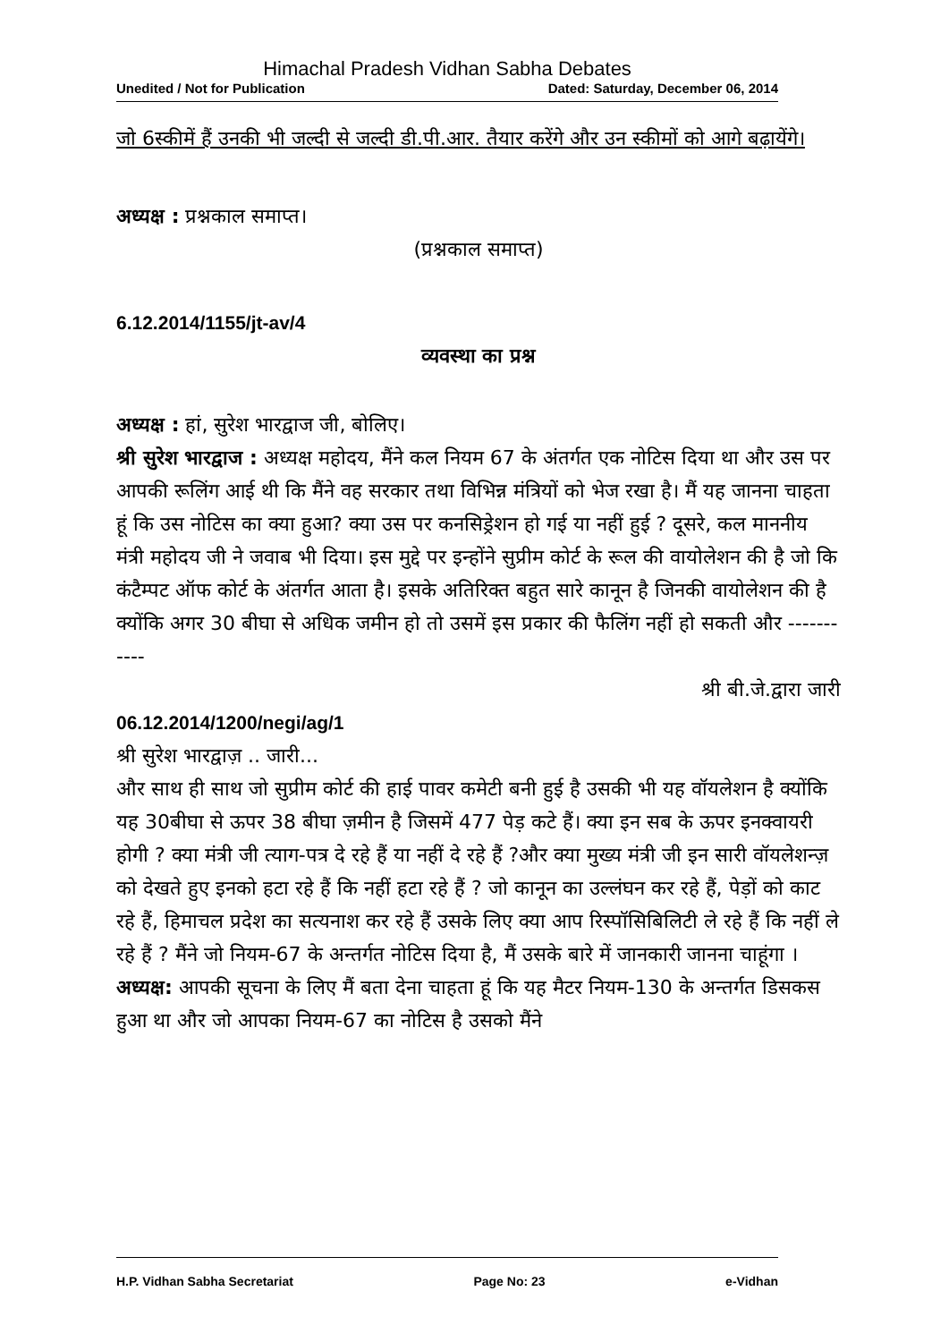Himachal Pradesh Vidhan Sabha Debates
Unedited / Not for Publication Dated: Saturday, December 06, 2014
जो 6स्कीमें हैं उनकी भी जल्दी से जल्दी डी.पी.आर. तैयार करेंगे और उन स्कीमों को आगे बढ़ायेंगे।
अध्यक्ष : प्रश्नकाल समाप्त।
(प्रश्नकाल समाप्त)
6.12.2014/1155/jt-av/4
व्यवस्था का प्रश्न
अध्यक्ष : हां, सुरेश भारद्वाज जी, बोलिए।
श्री सुरेश भारद्वाज : अध्यक्ष महोदय, मैंने कल नियम 67 के अंतर्गत एक नोटिस दिया था और उस पर आपकी रूलिंग आई थी कि मैंने वह सरकार तथा विभिन्न मंत्रियों को भेज रखा है। मैं यह जानना चाहता हूं कि उस नोटिस का क्या हुआ? क्या उस पर कनसिड्रेशन हो गई या नहीं हुई ? दूसरे, कल माननीय मंत्री महोदय जी ने जवाब भी दिया। इस मुद्दे पर इन्होंने सुप्रीम कोर्ट के रूल की वायोलेशन की है जो कि कंटैम्पट ऑफ कोर्ट के अंतर्गत आता है। इसके अतिरिक्त बहुत सारे कानून है जिनकी वायोलेशन की है क्योंकि अगर 30 बीघा से अधिक जमीन हो तो उसमें इस प्रकार की फैलिंग नहीं हो सकती और -----------
श्री बी.जे.द्वारा जारी
06.12.2014/1200/negi/ag/1
श्री सुरेश भारद्वाज़ .. जारी...
और साथ ही साथ जो सुप्रीम कोर्ट की हाई पावर कमेटी बनी हुई है उसकी भी यह वॉयलेशन है क्योंकि यह 30बीघा से ऊपर 38 बीघा ज़मीन है जिसमें 477 पेड़ कटे हैं। क्या इन सब के ऊपर इनक्वायरी होगी ? क्या मंत्री जी त्याग-पत्र दे रहे हैं या नहीं दे रहे हैं ?और क्या मुख्य मंत्री जी इन सारी वॉयलेशन्ज़ को देखते हुए इनको हटा रहे हैं कि नहीं हटा रहे हैं ? जो कानून का उल्लंघन कर रहे हैं, पेड़ों को काट रहे हैं, हिमाचल प्रदेश का सत्यनाश कर रहे हैं उसके लिए क्या आप रिस्पॉसिबिलिटी ले रहे हैं कि नहीं ले रहे हैं ? मैंने जो नियम-67 के अन्तर्गत नोटिस दिया है, मैं उसके बारे में जानकारी जानना चाहूंगा ।
अध्यक्ष: आपकी सूचना के लिए मैं बता देना चाहता हूं कि यह मैटर नियम-130 के अन्तर्गत डिसकस हुआ था और जो आपका नियम-67 का नोटिस है उसको मैंने
H.P. Vidhan Sabha Secretariat Page No: 23 e-Vidhan